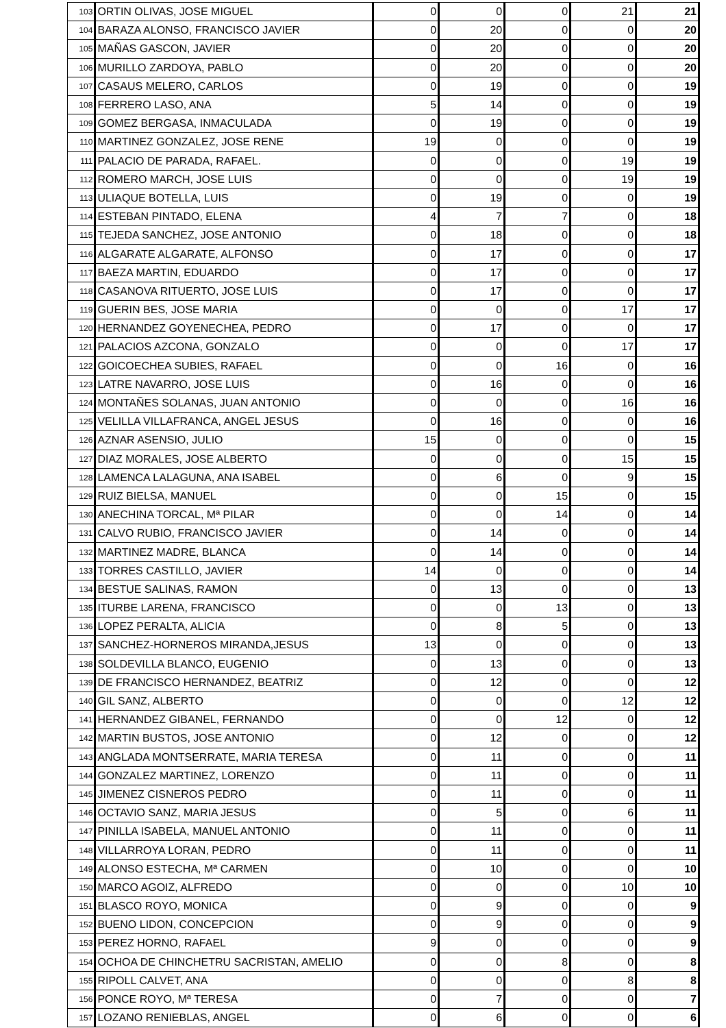| 103 | ORTIN OLIVAS, JOSE MIGUEL | 0 | 0 | 0 | 21 | 21 |
| 104 | BARAZA ALONSO, FRANCISCO JAVIER | 0 | 20 | 0 | 0 | 20 |
| 105 | MAÑAS GASCON, JAVIER | 0 | 20 | 0 | 0 | 20 |
| 106 | MURILLO ZARDOYA, PABLO | 0 | 20 | 0 | 0 | 20 |
| 107 | CASAUS MELERO, CARLOS | 0 | 19 | 0 | 0 | 19 |
| 108 | FERRERO LASO, ANA | 5 | 14 | 0 | 0 | 19 |
| 109 | GOMEZ BERGASA, INMACULADA | 0 | 19 | 0 | 0 | 19 |
| 110 | MARTINEZ GONZALEZ, JOSE RENE | 19 | 0 | 0 | 0 | 19 |
| 111 | PALACIO DE PARADA, RAFAEL. | 0 | 0 | 0 | 19 | 19 |
| 112 | ROMERO MARCH, JOSE LUIS | 0 | 0 | 0 | 19 | 19 |
| 113 | ULIAQUE BOTELLA, LUIS | 0 | 19 | 0 | 0 | 19 |
| 114 | ESTEBAN PINTADO, ELENA | 4 | 7 | 7 | 0 | 18 |
| 115 | TEJEDA SANCHEZ, JOSE ANTONIO | 0 | 18 | 0 | 0 | 18 |
| 116 | ALGARATE ALGARATE, ALFONSO | 0 | 17 | 0 | 0 | 17 |
| 117 | BAEZA MARTIN, EDUARDO | 0 | 17 | 0 | 0 | 17 |
| 118 | CASANOVA RITUERTO, JOSE LUIS | 0 | 17 | 0 | 0 | 17 |
| 119 | GUERIN BES, JOSE MARIA | 0 | 0 | 0 | 17 | 17 |
| 120 | HERNANDEZ GOYENECHEA, PEDRO | 0 | 17 | 0 | 0 | 17 |
| 121 | PALACIOS AZCONA, GONZALO | 0 | 0 | 0 | 17 | 17 |
| 122 | GOICOECHEA SUBIES, RAFAEL | 0 | 0 | 16 | 0 | 16 |
| 123 | LATRE NAVARRO, JOSE LUIS | 0 | 16 | 0 | 0 | 16 |
| 124 | MONTAÑES SOLANAS, JUAN ANTONIO | 0 | 0 | 0 | 16 | 16 |
| 125 | VELILLA VILLAFRANCA, ANGEL JESUS | 0 | 16 | 0 | 0 | 16 |
| 126 | AZNAR ASENSIO, JULIO | 15 | 0 | 0 | 0 | 15 |
| 127 | DIAZ MORALES, JOSE ALBERTO | 0 | 0 | 0 | 15 | 15 |
| 128 | LAMENCA LALAGUNA, ANA ISABEL | 0 | 6 | 0 | 9 | 15 |
| 129 | RUIZ BIELSA, MANUEL | 0 | 0 | 15 | 0 | 15 |
| 130 | ANECHINA TORCAL, Mª PILAR | 0 | 0 | 14 | 0 | 14 |
| 131 | CALVO RUBIO, FRANCISCO JAVIER | 0 | 14 | 0 | 0 | 14 |
| 132 | MARTINEZ MADRE, BLANCA | 0 | 14 | 0 | 0 | 14 |
| 133 | TORRES CASTILLO, JAVIER | 14 | 0 | 0 | 0 | 14 |
| 134 | BESTUE SALINAS, RAMON | 0 | 13 | 0 | 0 | 13 |
| 135 | ITURBE LARENA, FRANCISCO | 0 | 0 | 13 | 0 | 13 |
| 136 | LOPEZ PERALTA, ALICIA | 0 | 8 | 5 | 0 | 13 |
| 137 | SANCHEZ-HORNEROS MIRANDA,JESUS | 13 | 0 | 0 | 0 | 13 |
| 138 | SOLDEVILLA BLANCO, EUGENIO | 0 | 13 | 0 | 0 | 13 |
| 139 | DE FRANCISCO HERNANDEZ, BEATRIZ | 0 | 12 | 0 | 0 | 12 |
| 140 | GIL SANZ, ALBERTO | 0 | 0 | 0 | 12 | 12 |
| 141 | HERNANDEZ GIBANEL, FERNANDO | 0 | 0 | 12 | 0 | 12 |
| 142 | MARTIN BUSTOS, JOSE ANTONIO | 0 | 12 | 0 | 0 | 12 |
| 143 | ANGLADA MONTSERRATE, MARIA TERESA | 0 | 11 | 0 | 0 | 11 |
| 144 | GONZALEZ MARTINEZ, LORENZO | 0 | 11 | 0 | 0 | 11 |
| 145 | JIMENEZ CISNEROS PEDRO | 0 | 11 | 0 | 0 | 11 |
| 146 | OCTAVIO SANZ, MARIA JESUS | 0 | 5 | 0 | 6 | 11 |
| 147 | PINILLA ISABELA, MANUEL ANTONIO | 0 | 11 | 0 | 0 | 11 |
| 148 | VILLARROYA LORAN, PEDRO | 0 | 11 | 0 | 0 | 11 |
| 149 | ALONSO ESTECHA, Mª CARMEN | 0 | 10 | 0 | 0 | 10 |
| 150 | MARCO AGOIZ, ALFREDO | 0 | 0 | 0 | 10 | 10 |
| 151 | BLASCO ROYO, MONICA | 0 | 9 | 0 | 0 | 9 |
| 152 | BUENO LIDON, CONCEPCION | 0 | 9 | 0 | 0 | 9 |
| 153 | PEREZ HORNO, RAFAEL | 9 | 0 | 0 | 0 | 9 |
| 154 | OCHOA DE CHINCHETRU SACRISTAN, AMELIO | 0 | 0 | 8 | 0 | 8 |
| 155 | RIPOLL CALVET, ANA | 0 | 0 | 0 | 8 | 8 |
| 156 | PONCE ROYO, Mª TERESA | 0 | 7 | 0 | 0 | 7 |
| 157 | LOZANO RENIEBLAS, ANGEL | 0 | 6 | 0 | 0 | 6 |